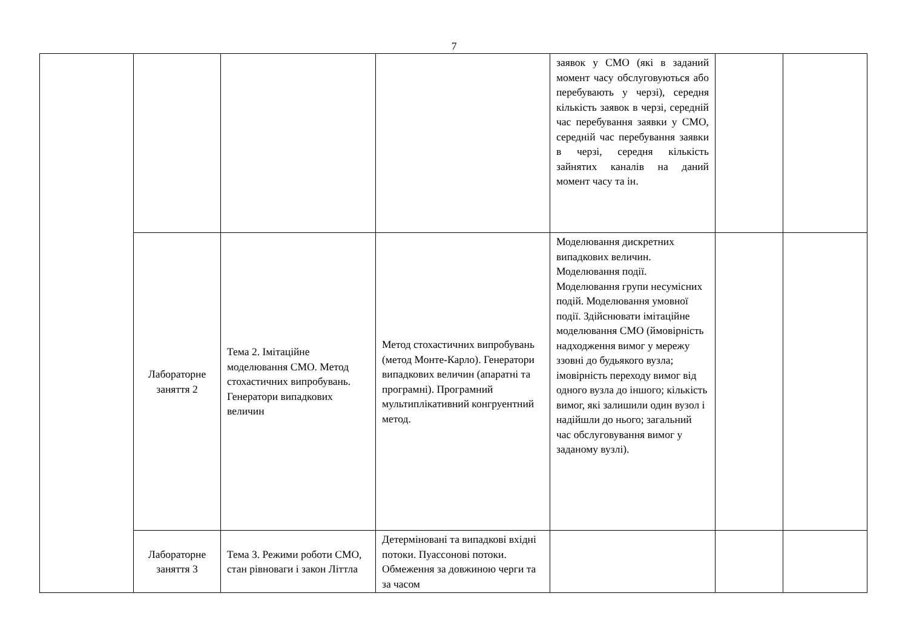7
| | | | | заявок у СМО (які в заданий момент часу обслуговуються або перебувають у черзі), середня кількість заявок в черзі, середній час перебування заявки у СМО, середній час перебування заявки в черзі, середня кількість зайнятих каналів на даний момент часу та ін. | | |
| | Лабораторне заняття 2 | Тема 2. Імітаційне моделювання СМО. Метод стохастичних випробувань. Генератори випадкових величин | Метод стохастичних випробувань (метод Монте-Карло). Генератори випадкових величин (апаратні та програмні). Програмний мультиплікативний конгруентний метод. | Моделювання дискретних випадкових величин. Моделювання події. Моделювання групи несумісних подій. Моделювання умовної події. Здійснювати імітаційне моделювання СМО (ймовірність надходження вимог у мережу ззовні до будьякого вузла; імовірність переходу вимог від одного вузла до іншого; кількість вимог, які залишили один вузол і надійшли до нього; загальний час обслуговування вимог у заданому вузлі). | | |
| | Лабораторне заняття 3 | Тема 3. Режими роботи СМО, стан рівноваги і закон Літтла | Детерміновані та випадкові вхідні потоки. Пуассонові потоки. Обмеження за довжиною черги та за часом | | | |